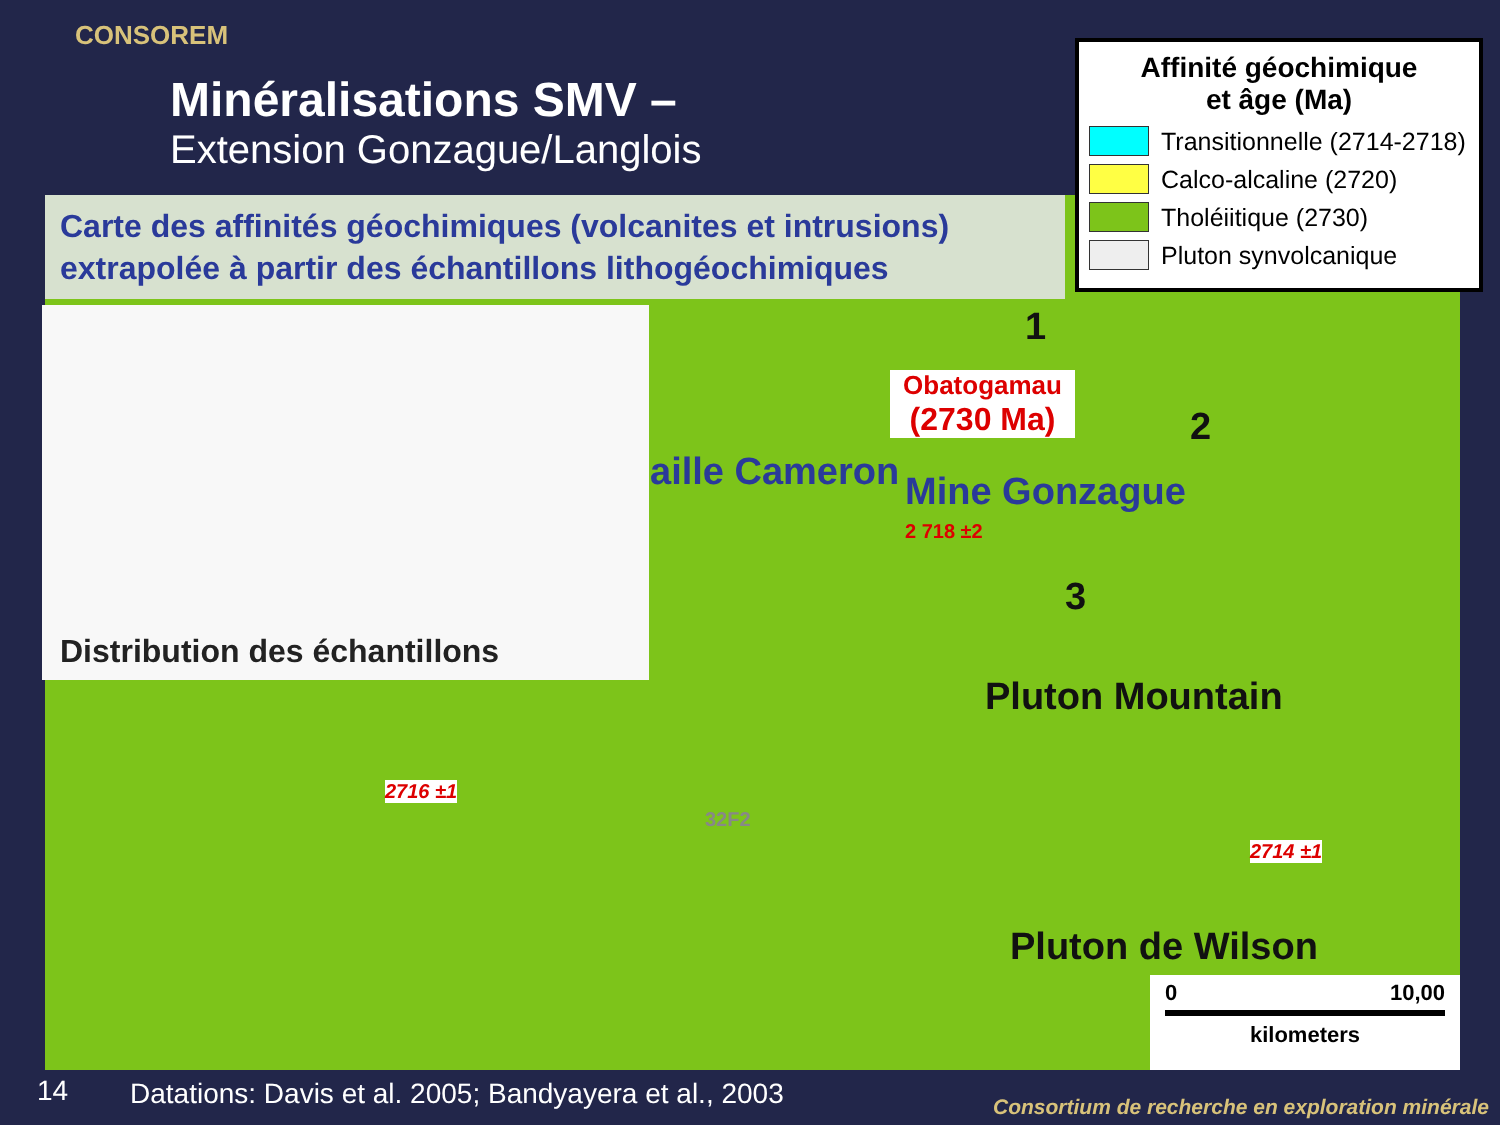CONSOREM
Minéralisations SMV –
Extension Gonzague/Langlois
Carte des affinités géochimiques (volcanites et intrusions) extrapolée à partir des échantillons lithogéochimiques
Distribution des échantillons
Affinité géochimique
et âge (Ma)
Transitionnelle (2714-2718)
Calco-alcaline (2720)
Tholéiitique (2730)
Pluton synvolcanique
Obatogamau
(2730 Ma)
1
2
3
aille Cameron Mine Gonzague
Pluton Mountain
Pluton de Wilson
2716 ±1
2714 ±1
2 718 ±2
32F2
0 10,00
kilometers
14
Datations: Davis et al. 2005; Bandyayera et al., 2003
Consortium de recherche en exploration minérale